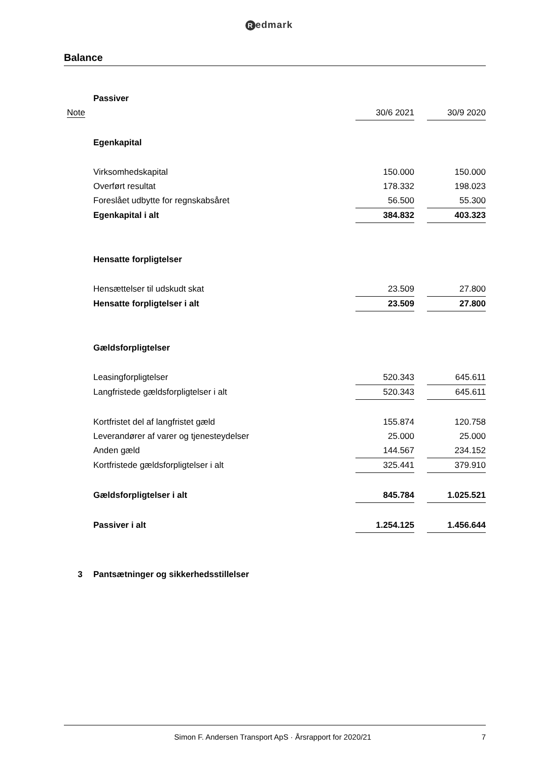Redmark
Balance
| | Passiver | | | |
| Note | | 30/6 2021 | | 30/9 2020 |
| | Egenkapital | | | |
| | Virksomhedskapital | 150.000 | | 150.000 |
| | Overført resultat | 178.332 | | 198.023 |
| | Foreslået udbytte for regnskabsåret | 56.500 | | 55.300 |
| | Egenkapital i alt | 384.832 | | 403.323 |
| | Hensatte forpligtelser | | | |
| | Hensættelser til udskudt skat | 23.509 | | 27.800 |
| | Hensatte forpligtelser i alt | 23.509 | | 27.800 |
| | Gældsforpligtelser | | | |
| | Leasingforpligtelser | 520.343 | | 645.611 |
| | Langfristede gældsforpligtelser i alt | 520.343 | | 645.611 |
| | Kortfristet del af langfristet gæld | 155.874 | | 120.758 |
| | Leverandører af varer og tjenesteydelser | 25.000 | | 25.000 |
| | Anden gæld | 144.567 | | 234.152 |
| | Kortfristede gældsforpligtelser i alt | 325.441 | | 379.910 |
| | Gældsforpligtelser i alt | 845.784 | | 1.025.521 |
| | Passiver i alt | 1.254.125 | | 1.456.644 |
| 3 | Pantsætninger og sikkerhedsstillelser | | | |
Simon F. Andersen Transport ApS · Årsrapport for 2020/21
7